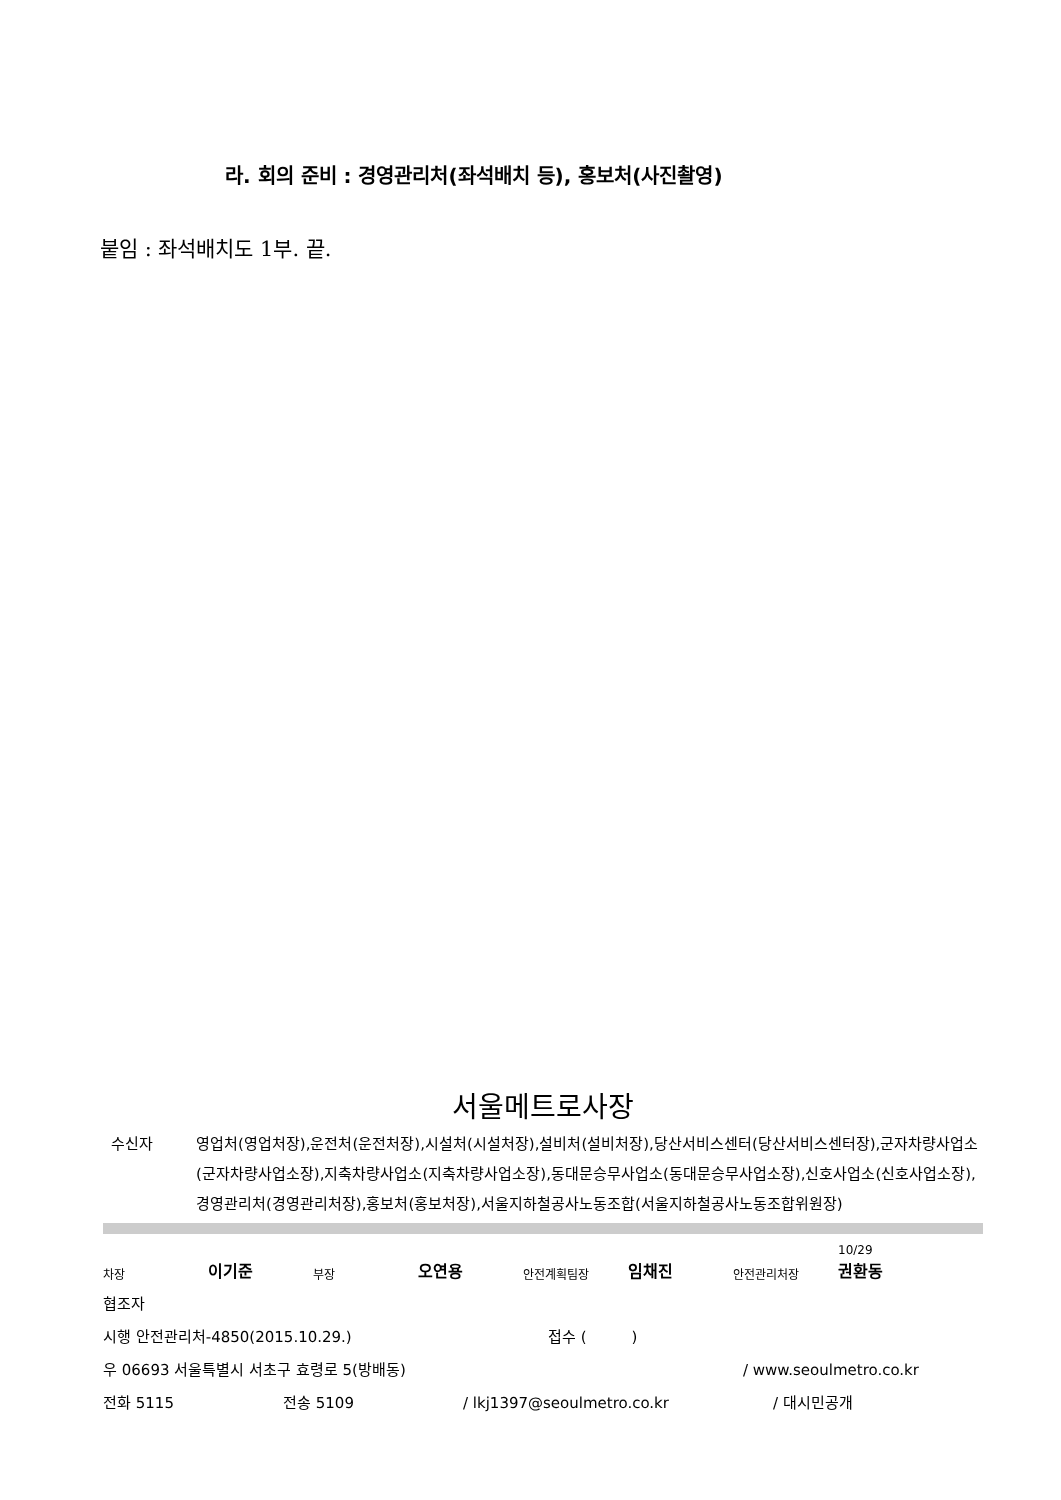라. 회의 준비 : 경영관리처(좌석배치 등), 홍보처(사진촬영)
붙임 : 좌석배치도 1부. 끝.
서울메트로사장
수신자 영업처(영업처장),운전처(운전처장),시설처(시설처장),설비처(설비처장),당산서비스센터(당산서비스센터장),군자차량사업소(군자차량사업소장),지축차량사업소(지축차량사업소장),동대문승무사업소(동대문승무사업소장),신호사업소(신호사업소장),경영관리처(경영관리처장),홍보처(홍보처장),서울지하철공사노동조합(서울지하철공사노동조합위원장)
차장 이기준 부장 오연용 안전계획팀장 임채진 안전관리처장 10/29
권환동
협조자
시행 안전관리처-4850(2015.10.29.) 접수 (　　　)
우 06693 서울특별시 서초구 효령로 5(방배동) / www.seoulmetro.co.kr
전화 5115 전송 5109 / lkj1397@seoulmetro.co.kr / 대시민공개